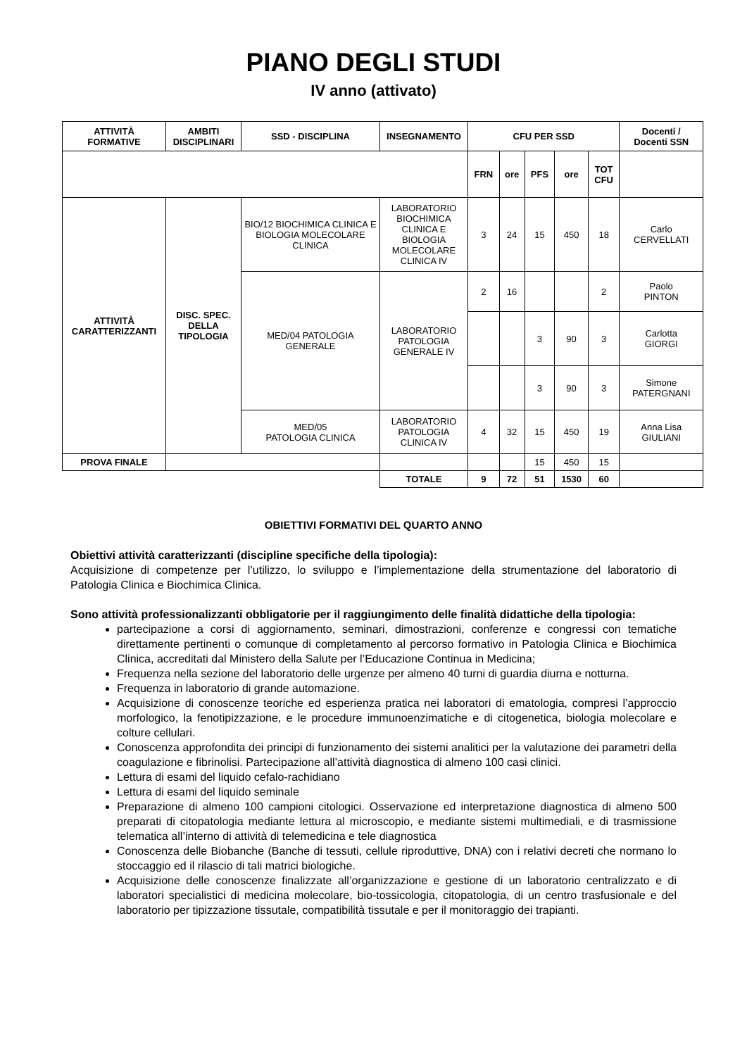PIANO DEGLI STUDI
IV anno (attivato)
| ATTIVITÀ FORMATIVE | AMBITI DISCIPLINARI | SSD - DISCIPLINA | INSEGNAMENTO | CFU PER SSD | | | | | Docenti / Docenti SSN |
| --- | --- | --- | --- | --- | --- | --- | --- | --- | --- |
| | | | | FRN | ore | PFS | ore | TOT CFU | |
| ATTIVITÀ CARATTERIZZANTI | DISC. SPEC. DELLA TIPOLOGIA | BIO/12 BIOCHIMICA CLINICA E BIOLOGIA MOLECOLARE CLINICA | LABORATORIO BIOCHIMICA CLINICA E BIOLOGIA MOLECOLARE CLINICA IV | 3 | 24 | 15 | 450 | 18 | Carlo CERVELLATI |
| | | MED/04 PATOLOGIA GENERALE | LABORATORIO PATOLOGIA GENERALE IV | 2 | 16 | | | 2 | Paolo PINTON |
| | | | | | | 3 | 90 | 3 | Carlotta GIORGI |
| | | | | | | 3 | 90 | 3 | Simone PATERGNANI |
| | | MED/05 PATOLOGIA CLINICA | LABORATORIO PATOLOGIA CLINICA IV | 4 | 32 | 15 | 450 | 19 | Anna Lisa GIULIANI |
| PROVA FINALE | | | | | | 15 | 450 | 15 | |
| | | | TOTALE | 9 | 72 | 51 | 1530 | 60 | |
OBIETTIVI FORMATIVI DEL QUARTO ANNO
Obiettivi attività caratterizzanti (discipline specifiche della tipologia):
Acquisizione di competenze per l’utilizzo, lo sviluppo e l’implementazione della strumentazione del laboratorio di Patologia Clinica e Biochimica Clinica.
Sono attività professionalizzanti obbligatorie per il raggiungimento delle finalità didattiche della tipologia:
partecipazione a corsi di aggiornamento, seminari, dimostrazioni, conferenze e congressi con tematiche direttamente pertinenti o comunque di completamento al percorso formativo in Patologia Clinica e Biochimica Clinica, accreditati dal Ministero della Salute per l’Educazione Continua in Medicina;
Frequenza nella sezione del laboratorio delle urgenze per almeno 40 turni di guardia diurna e notturna.
Frequenza in laboratorio di grande automazione.
Acquisizione di conoscenze teoriche ed esperienza pratica nei laboratori di ematologia, compresi l’approccio morfologico, la fenotipizzazione, e le procedure immunoenzimatiche e di citogenetica, biologia molecolare e colture cellulari.
Conoscenza approfondita dei principi di funzionamento dei sistemi analitici per la valutazione dei parametri della coagulazione e fibrinolisi. Partecipazione all’attività diagnostica di almeno 100 casi clinici.
Lettura di esami del liquido cefalo-rachidiano
Lettura di esami del liquido seminale
Preparazione di almeno 100 campioni citologici. Osservazione ed interpretazione diagnostica di almeno 500 preparati di citopatologia mediante lettura al microscopio, e mediante sistemi multimediali, e di trasmissione telematica all’interno di attività di telemedicina e tele diagnostica
Conoscenza delle Biobanche (Banche di tessuti, cellule riproduttive, DNA) con i relativi decreti che normano lo stoccaggio ed il rilascio di tali matrici biologiche.
Acquisizione delle conoscenze finalizzate all’organizzazione e gestione di un laboratorio centralizzato e di laboratori specialistici di medicina molecolare, bio-tossicologia, citopatologia, di un centro trasfusionale e del laboratorio per tipizzazione tissutale, compatibilità tissutale e per il monitoraggio dei trapianti.